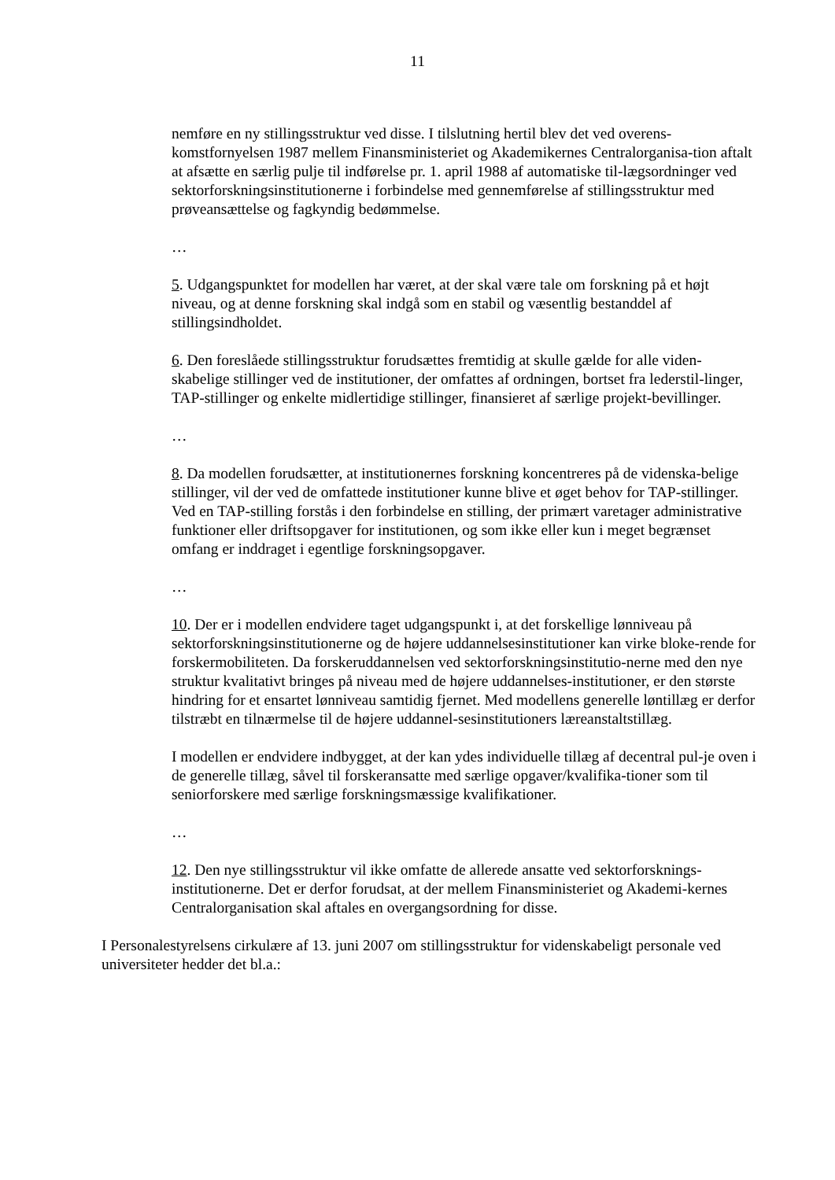11
nemføre en ny stillingsstruktur ved disse. I tilslutning hertil blev det ved overens-komstfornyelsen 1987 mellem Finansministeriet og Akademikernes Centralorganisa-tion aftalt at afsætte en særlig pulje til indførelse pr. 1. april 1988 af automatiske til-lægsordninger ved sektorforskningsinstitutionerne i forbindelse med gennemførelse af stillingsstruktur med prøveansættelse og fagkyndig bedømmelse.
…
5. Udgangspunktet for modellen har været, at der skal være tale om forskning på et højt niveau, og at denne forskning skal indgå som en stabil og væsentlig bestanddel af stillingsindholdet.
6. Den foreslåede stillingsstruktur forudsættes fremtidig at skulle gælde for alle viden-skabelige stillinger ved de institutioner, der omfattes af ordningen, bortset fra lederstil-linger, TAP-stillinger og enkelte midlertidige stillinger, finansieret af særlige projekt-bevillinger.
…
8. Da modellen forudsætter, at institutionernes forskning koncentreres på de videnska-belige stillinger, vil der ved de omfattede institutioner kunne blive et øget behov for TAP-stillinger. Ved en TAP-stilling forstås i den forbindelse en stilling, der primært varetager administrative funktioner eller driftsopgaver for institutionen, og som ikke eller kun i meget begrænset omfang er inddraget i egentlige forskningsopgaver.
…
10. Der er i modellen endvidere taget udgangspunkt i, at det forskellige lønniveau på sektorforskningsinstitutionerne og de højere uddannelsesinstitutioner kan virke bloke-rende for forskermobiliteten. Da forskeruddannelsen ved sektorforskningsinstitutio-nerne med den nye struktur kvalitativt bringes på niveau med de højere uddannelses-institutioner, er den største hindring for et ensartet lønniveau samtidig fjernet. Med modellens generelle løntillæg er derfor tilstræbt en tilnærmelse til de højere uddannel-sesinstitutioners læreanstaltstillæg.
I modellen er endvidere indbygget, at der kan ydes individuelle tillæg af decentral pul-je oven i de generelle tillæg, såvel til forskeransatte med særlige opgaver/kvalifika-tioner som til seniorforskere med særlige forskningsmæssige kvalifikationer.
…
12. Den nye stillingsstruktur vil ikke omfatte de allerede ansatte ved sektorforsknings-institutionerne. Det er derfor forudsat, at der mellem Finansministeriet og Akademi-kernes Centralorganisation skal aftales en overgangsordning for disse.
I Personalestyrelsens cirkulære af 13. juni 2007 om stillingsstruktur for videnskabeligt personale ved universiteter hedder det bl.a.: